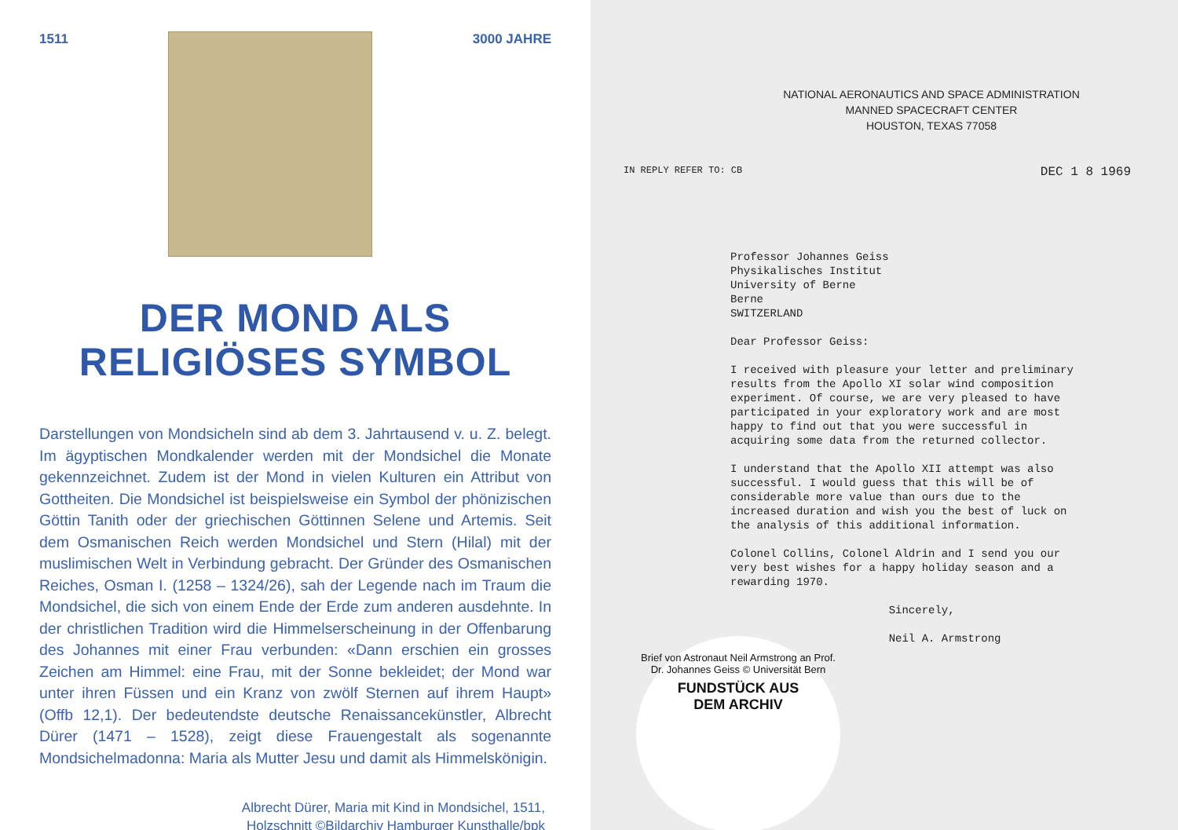1511 3000 JAHRE
DER MOND ALS
RELIGIÖSES SYMBOL
Darstellungen von Mondsicheln sind ab dem 3. Jahrtausend v. u. Z. belegt. Im ägyptischen Mondkalender werden mit der Mondsichel die Monate gekennzeichnet. Zudem ist der Mond in vielen Kulturen ein Attribut von Gottheiten. Die Mondsichel ist beispielsweise ein Symbol der phönizischen Göttin Tanith oder der griechischen Göttinnen Selene und Artemis. Seit dem Osmanischen Reich werden Mondsichel und Stern (Hilal) mit der muslimischen Welt in Verbindung gebracht. Der Gründer des Osmanischen Reiches, Osman I. (1258 – 1324/26), sah der Legende nach im Traum die Mondsichel, die sich von einem Ende der Erde zum anderen ausdehnte. In der christlichen Tradition wird die Himmelserscheinung in der Offenbarung des Johannes mit einer Frau verbunden: «Dann erschien ein grosses Zeichen am Himmel: eine Frau, mit der Sonne bekleidet; der Mond war unter ihren Füssen und ein Kranz von zwölf Sternen auf ihrem Haupt» (Offb 12,1). Der bedeutendste deutsche Renaissancekünstler, Albrecht Dürer (1471 – 1528), zeigt diese Frauengestalt als sogenannte Mondsichelmadonna: Maria als Mutter Jesu und damit als Himmelskönigin.
Albrecht Dürer, Maria mit Kind in Mondsichel, 1511,
Holzschnitt ©Bildarchiv Hamburger Kunsthalle/bpk
NATIONAL AERONAUTICS AND SPACE ADMINISTRATION
MANNED SPACECRAFT CENTER
HOUSTON, TEXAS 77058
IN REPLY REFER TO: CB DEC 1 8 1969
Professor Johannes Geiss Physikalisches Institut University of Berne Berne SWITZERLAND Dear Professor Geiss: I received with pleasure your letter and preliminary results from the Apollo XI solar wind composition experiment. Of course, we are very pleased to have participated in your exploratory work and are most happy to find out that you were successful in acquiring some data from the returned collector. I understand that the Apollo XII attempt was also successful. I would guess that this will be of considerable more value than ours due to the increased duration and wish you the best of luck on the analysis of this additional information. Colonel Collins, Colonel Aldrin and I send you our very best wishes for a happy holiday season and a rewarding 1970. Sincerely, Neil A. Armstrong
Brief von Astronaut Neil Armstrong an Prof. Dr. Johannes Geiss © Universität Bern
FUNDSTÜCK AUS
DEM ARCHIV